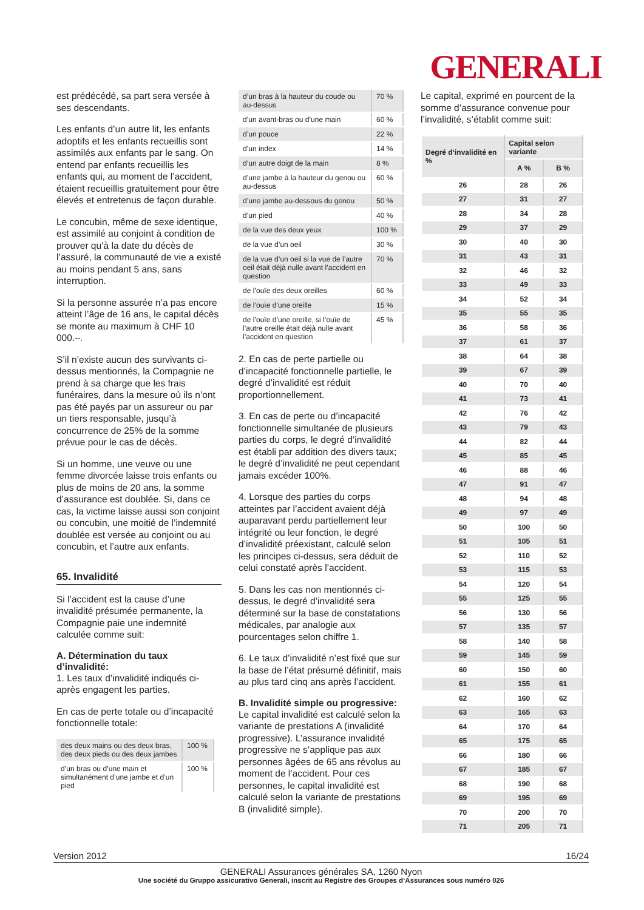GENERALI
est prédécédé, sa part sera versée à ses descendants.
Les enfants d’un autre lit, les enfants adoptifs et les enfants recueillis sont assimilés aux enfants par le sang. On entend par enfants recueillis les enfants qui, au moment de l’accident, étaient recueillis gratuitement pour être élevés et entretenus de façon durable.
Le concubin, même de sexe identique, est assimilé au conjoint à condition de prouver qu’à la date du décès de l’assuré, la communauté de vie a existé au moins pendant 5 ans, sans interruption.
Si la personne assurée n’a pas encore atteint l’âge de 16 ans, le capital décès se monte au maximum à CHF 10 000.–.
S’il n’existe aucun des survivants ci-dessus mentionnés, la Compagnie ne prend à sa charge que les frais funéraires, dans la mesure où ils n’ont pas été payés par un assureur ou par un tiers responsable, jusqu’à concurrence de 25% de la somme prévue pour le cas de décès.
Si un homme, une veuve ou une femme divorcée laisse trois enfants ou plus de moins de 20 ans, la somme d’assurance est doublée. Si, dans ce cas, la victime laisse aussi son conjoint ou concubin, une moitié de l’indemnité doublée est versée au conjoint ou au concubin, et l’autre aux enfants.
65. Invalidité
Si l’accident est la cause d’une invalidité présumée permanente, la Compagnie paie une indemnité calculée comme suit:
A. Détermination du taux d’invalidité:
1. Les taux d’invalidité indiqués ci-après engagent les parties.
En cas de perte totale ou d’incapacité fonctionnelle totale:
| des deux mains ou des deux bras, des deux pieds ou des deux jambes | 100 % |
| d’un bras ou d’une main et simultanément d’une jambe et d’un pied | 100 % |
| d’un bras à la hauteur du coude ou au-dessus | 70 % |
| d’un avant-bras ou d’une main | 60 % |
| d’un pouce | 22 % |
| d’un index | 14 % |
| d’un autre doigt de la main | 8 % |
| d’une jambe à la hauteur du genou ou au-dessus | 60 % |
| d’une jambe au-dessous du genou | 50 % |
| d’un pied | 40 % |
| de la vue des deux yeux | 100 % |
| de la vue d’un oeil | 30 % |
| de la vue d’un oeil si la vue de l’autre oeil était déjà nulle avant l’accident en question | 70 % |
| de l’ouïe des deux oreilles | 60 % |
| de l’ouïe d’une oreille | 15 % |
| de l’ouïe d’une oreille, si l’ouïe de l’autre oreille était déjà nulle avant l’accident en question | 45 % |
2. En cas de perte partielle ou d’incapacité fonctionnelle partielle, le degré d’invalidité est réduit proportionnellement.
3. En cas de perte ou d’incapacité fonctionnelle simultanée de plusieurs parties du corps, le degré d’invalidité est établi par addition des divers taux; le degré d’invalidité ne peut cependant jamais excéder 100%.
4. Lorsque des parties du corps atteintes par l’accident avaient déjà auparavant perdu partiellement leur intégrité ou leur fonction, le degré d’invalidité préexistant, calculé selon les principes ci-dessus, sera déduit de celui constaté après l’accident.
5. Dans les cas non mentionnés ci-dessus, le degré d’invalidité sera déterminé sur la base de constatations médicales, par analogie aux pourcentages selon chiffre 1.
6. Le taux d’invalidité n’est fixé que sur la base de l’état présumé définitif, mais au plus tard cinq ans après l’accident.
B. Invalidité simple ou progressive:
Le capital invalidité est calculé selon la variante de prestations A (invalidité progressive). L’assurance invalidité progressive ne s’applique pas aux personnes âgées de 65 ans révolus au moment de l’accident. Pour ces personnes, le capital invalidité est calculé selon la variante de prestations B (invalidité simple).
Le capital, exprimé en pourcent de la somme d’assurance convenue pour l’invalidité, s’établit comme suit:
| Degré d‘invalidité en % | Capital selon variante | |
| --- | --- | --- |
| | A % | B % |
| 26 | 28 | 26 |
| 27 | 31 | 27 |
| 28 | 34 | 28 |
| 29 | 37 | 29 |
| 30 | 40 | 30 |
| 31 | 43 | 31 |
| 32 | 46 | 32 |
| 33 | 49 | 33 |
| 34 | 52 | 34 |
| 35 | 55 | 35 |
| 36 | 58 | 36 |
| 37 | 61 | 37 |
| 38 | 64 | 38 |
| 39 | 67 | 39 |
| 40 | 70 | 40 |
| 41 | 73 | 41 |
| 42 | 76 | 42 |
| 43 | 79 | 43 |
| 44 | 82 | 44 |
| 45 | 85 | 45 |
| 46 | 88 | 46 |
| 47 | 91 | 47 |
| 48 | 94 | 48 |
| 49 | 97 | 49 |
| 50 | 100 | 50 |
| 51 | 105 | 51 |
| 52 | 110 | 52 |
| 53 | 115 | 53 |
| 54 | 120 | 54 |
| 55 | 125 | 55 |
| 56 | 130 | 56 |
| 57 | 135 | 57 |
| 58 | 140 | 58 |
| 59 | 145 | 59 |
| 60 | 150 | 60 |
| 61 | 155 | 61 |
| 62 | 160 | 62 |
| 63 | 165 | 63 |
| 64 | 170 | 64 |
| 65 | 175 | 65 |
| 66 | 180 | 66 |
| 67 | 185 | 67 |
| 68 | 190 | 68 |
| 69 | 195 | 69 |
| 70 | 200 | 70 |
| 71 | 205 | 71 |
Version 2012 16/24
GENERALI Assurances générales SA, 1260 Nyon
Une société du Gruppo assicurativo Generali, inscrit au Registre des Groupes d‘Assurances sous numéro 026